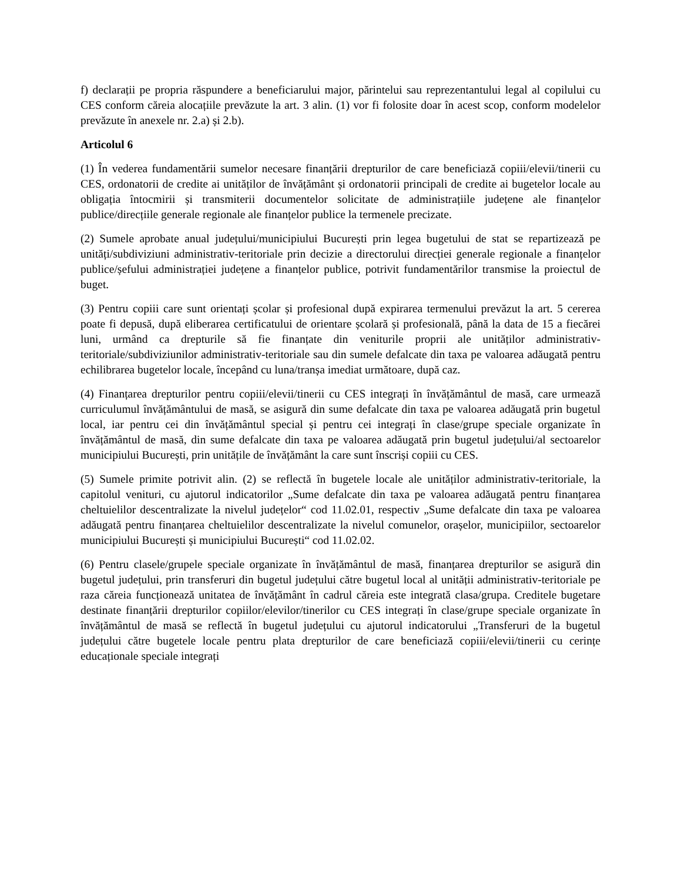f) declarații pe propria răspundere a beneficiarului major, părintelui sau reprezentantului legal al copilului cu CES conform căreia alocațiile prevăzute la art. 3 alin. (1) vor fi folosite doar în acest scop, conform modelelor prevăzute în anexele nr. 2.a) și 2.b).
Articolul 6
(1) În vederea fundamentării sumelor necesare finanțării drepturilor de care beneficiază copiii/elevii/tinerii cu CES, ordonatorii de credite ai unităților de învățământ și ordonatorii principali de credite ai bugetelor locale au obligația întocmirii și transmiterii documentelor solicitate de administrațiile județene ale finanțelor publice/direcțiile generale regionale ale finanțelor publice la termenele precizate.
(2) Sumele aprobate anual județului/municipiului București prin legea bugetului de stat se repartizează pe unități/subdiviziuni administrativ-teritoriale prin decizie a directorului direcției generale regionale a finanțelor publice/șefului administrației județene a finanțelor publice, potrivit fundamentărilor transmise la proiectul de buget.
(3) Pentru copiii care sunt orientați școlar și profesional după expirarea termenului prevăzut la art. 5 cererea poate fi depusă, după eliberarea certificatului de orientare școlară și profesională, până la data de 15 a fiecărei luni, urmând ca drepturile să fie finanțate din veniturile proprii ale unităților administrativ-teritoriale/subdiviziunilor administrativ-teritoriale sau din sumele defalcate din taxa pe valoarea adăugată pentru echilibrarea bugetelor locale, începând cu luna/tranșa imediat următoare, după caz.
(4) Finanțarea drepturilor pentru copiii/elevii/tinerii cu CES integrați în învățământul de masă, care urmează curriculumul învățământului de masă, se asigură din sume defalcate din taxa pe valoarea adăugată prin bugetul local, iar pentru cei din învățământul special și pentru cei integrați în clase/grupe speciale organizate în învățământul de masă, din sume defalcate din taxa pe valoarea adăugată prin bugetul județului/al sectoarelor municipiului București, prin unitățile de învățământ la care sunt înscriși copiii cu CES.
(5) Sumele primite potrivit alin. (2) se reflectă în bugetele locale ale unităților administrativ-teritoriale, la capitolul venituri, cu ajutorul indicatorilor „Sume defalcate din taxa pe valoarea adăugată pentru finanțarea cheltuielilor descentralizate la nivelul județelor“ cod 11.02.01, respectiv „Sume defalcate din taxa pe valoarea adăugată pentru finanțarea cheltuielilor descentralizate la nivelul comunelor, orașelor, municipiilor, sectoarelor municipiului București și municipiului București“ cod 11.02.02.
(6) Pentru clasele/grupele speciale organizate în învățământul de masă, finanțarea drepturilor se asigură din bugetul județului, prin transferuri din bugetul județului către bugetul local al unității administrativ-teritoriale pe raza căreia funcționează unitatea de învățământ în cadrul căreia este integrată clasa/grupa. Creditele bugetare destinate finanțării drepturilor copiilor/elevilor/tinerilor cu CES integrați în clase/grupe speciale organizate în învățământul de masă se reflectă în bugetul județului cu ajutorul indicatorului „Transferuri de la bugetul județului către bugetele locale pentru plata drepturilor de care beneficiază copiii/elevii/tinerii cu cerințe educaționale speciale integrați